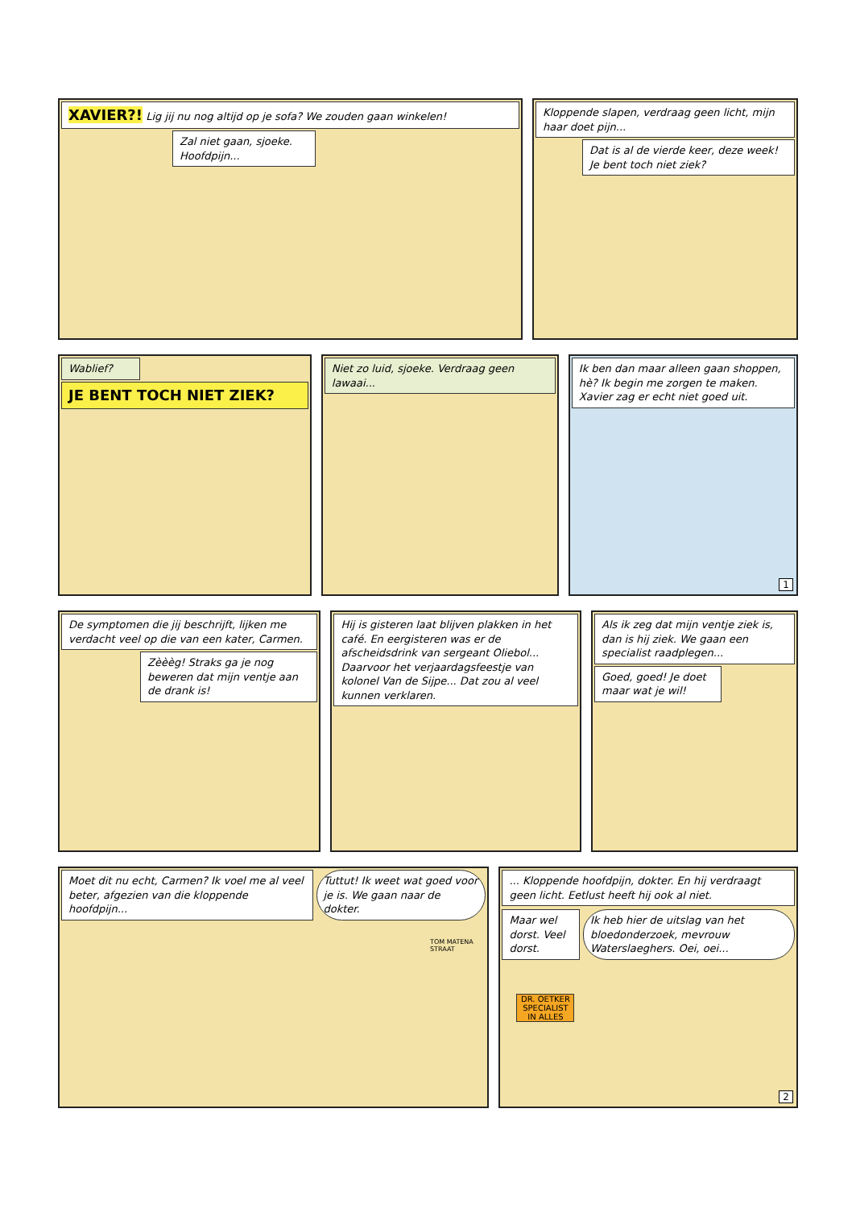XAVIER?! Lig jij nu nog altijd op je sofa? We zouden gaan winkelen!
Zal niet gaan, sjoeke. Hoofdpijn...
Kloppende slapen, verdraag geen licht, mijn haar doet pijn...
Dat is al de vierde keer, deze week! Je bent toch niet ziek?
Wablief?
JE BENT TOCH NIET ZIEK?
Niet zo luid, sjoeke. Verdraag geen lawaai...
Ik ben dan maar alleen gaan shoppen, hè? Ik begin me zorgen te maken. Xavier zag er echt niet goed uit.
1
De symptomen die jij beschrijft, lijken me verdacht veel op die van een kater, Carmen.
Zèèèg! Straks ga je nog beweren dat mijn ventje aan de drank is!
Hij is gisteren laat blijven plakken in het café. En eergisteren was er de afscheidsdrink van sergeant Oliebol... Daarvoor het verjaardagsfeestje van kolonel Van de Sijpe... Dat zou al veel kunnen verklaren.
Als ik zeg dat mijn ventje ziek is, dan is hij ziek. We gaan een specialist raadplegen...
Goed, goed! Je doet maar wat je wil!
Moet dit nu echt, Carmen? Ik voel me al veel beter, afgezien van die kloppende hoofdpijn...
Tuttut! Ik weet wat goed voor je is. We gaan naar de dokter.
TOM MATENA STRAAT
... Kloppende hoofdpijn, dokter. En hij verdraagt geen licht. Eetlust heeft hij ook al niet.
Maar wel dorst. Veel dorst. Ik heb hier de uitslag van het bloedonderzoek, mevrouw Waterslaeghers. Oei, oei...
DR. OETKER SPECIALIST IN ALLES
2